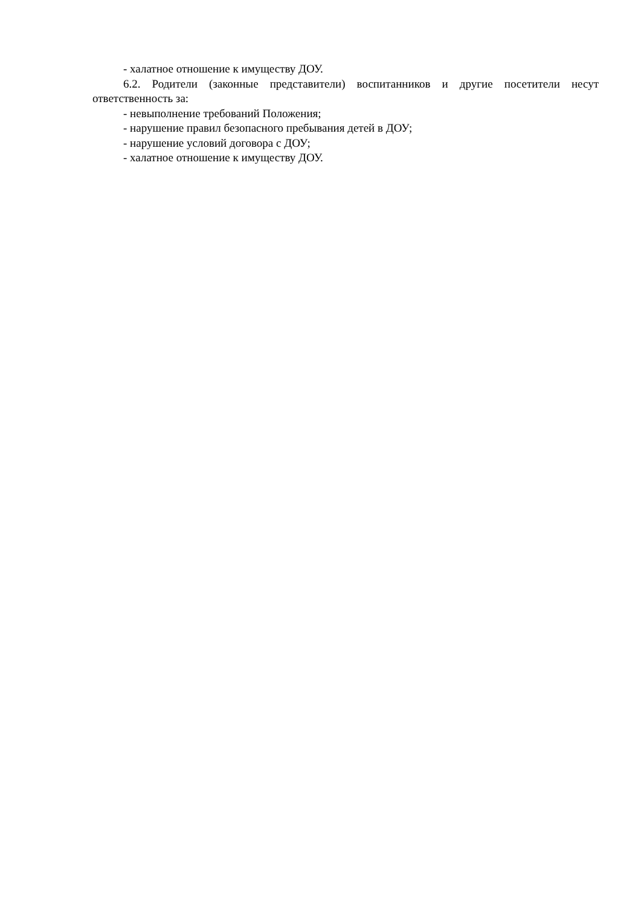- халатное отношение к имуществу ДОУ.
6.2. Родители (законные представители) воспитанников и другие посетители несут ответственность за:
- невыполнение требований Положения;
- нарушение правил безопасного пребывания детей в ДОУ;
- нарушение условий договора с ДОУ;
- халатное отношение к имуществу ДОУ.